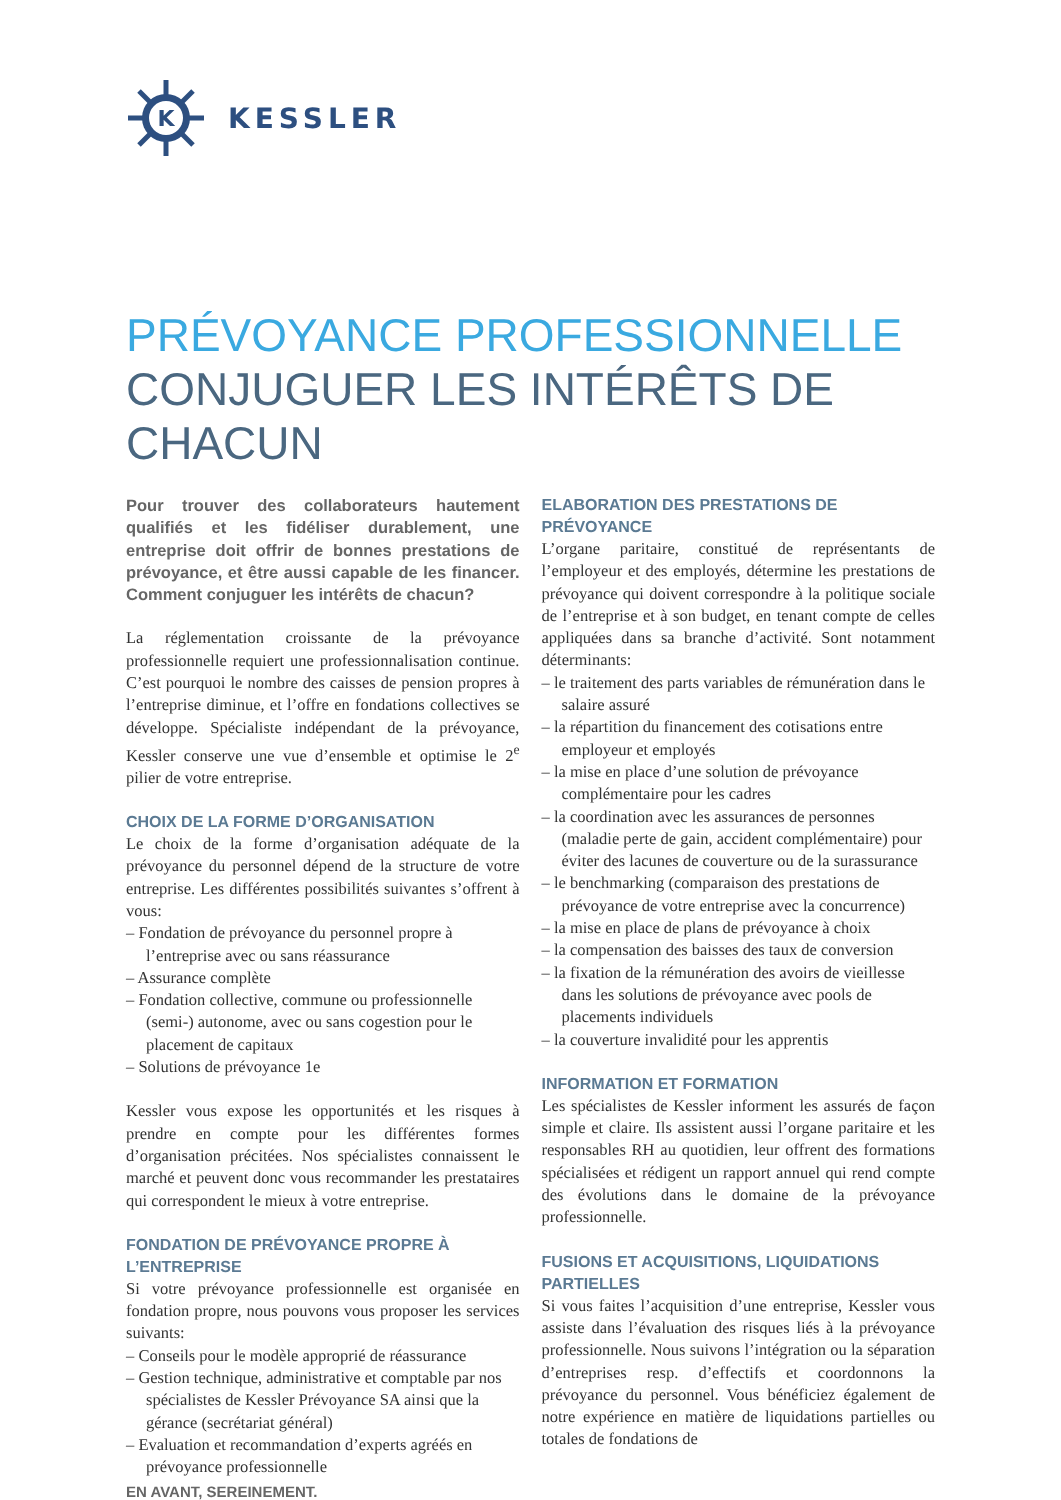K
KESSLER
PRÉVOYANCE PROFESSIONNELLE
CONJUGUER LES INTÉRÊTS DE CHACUN
Pour trouver des collaborateurs hautement qualifiés et les fidéliser durablement, une entreprise doit offrir de bonnes prestations de prévoyance, et être aussi capable de les financer. Comment conjuguer les intérêts de chacun?
La réglementation croissante de la prévoyance professionnelle requiert une professionnalisation continue. C’est pourquoi le nombre des caisses de pension propres à l’entreprise diminue, et l’offre en fondations collectives se développe. Spécialiste indépendant de la prévoyance, Kessler conserve une vue d’ensemble et optimise le 2<sup>e</sup> pilier de votre entreprise.
CHOIX DE LA FORME D’ORGANISATION
Le choix de la forme d’organisation adéquate de la prévoyance du personnel dépend de la structure de votre entreprise. Les différentes possibilités suivantes s’offrent à vous:
– Fondation de prévoyance du personnel propre à l’entreprise avec ou sans réassurance
– Assurance complète
– Fondation collective, commune ou professionnelle (semi-) autonome, avec ou sans cogestion pour le placement de capitaux
– Solutions de prévoyance 1e
Kessler vous expose les opportunités et les risques à prendre en compte pour les différentes formes d’organisation précitées. Nos spécialistes connaissent le marché et peuvent donc vous recommander les prestataires qui correspondent le mieux à votre entreprise.
FONDATION DE PRÉVOYANCE PROPRE À L’ENTREPRISE
Si votre prévoyance professionnelle est organisée en fondation propre, nous pouvons vous proposer les services suivants:
– Conseils pour le modèle approprié de réassurance
– Gestion technique, administrative et comptable par nos spécialistes de Kessler Prévoyance SA ainsi que la gérance (secrétariat général)
– Evaluation et recommandation d’experts agréés en prévoyance professionnelle
ELABORATION DES PRESTATIONS DE PRÉVOYANCE
L’organe paritaire, constitué de représentants de l’employeur et des employés, détermine les prestations de prévoyance qui doivent correspondre à la politique sociale de l’entreprise et à son budget, en tenant compte de celles appliquées dans sa branche d’activité. Sont notamment déterminants:
– le traitement des parts variables de rémunération dans le salaire assuré
– la répartition du financement des cotisations entre employeur et employés
– la mise en place d’une solution de prévoyance complémentaire pour les cadres
– la coordination avec les assurances de personnes (maladie perte de gain, accident complémentaire) pour éviter des lacunes de couverture ou de la surassurance
– le benchmarking (comparaison des prestations de prévoyance de votre entreprise avec la concurrence)
– la mise en place de plans de prévoyance à choix
– la compensation des baisses des taux de conversion
– la fixation de la rémunération des avoirs de vieillesse dans les solutions de prévoyance avec pools de placements individuels
– la couverture invalidité pour les apprentis
INFORMATION ET FORMATION
Les spécialistes de Kessler informent les assurés de façon simple et claire. Ils assistent aussi l’organe paritaire et les responsables RH au quotidien, leur offrent des formations spécialisées et rédigent un rapport annuel qui rend compte des évolutions dans le domaine de la prévoyance professionnelle.
FUSIONS ET ACQUISITIONS, LIQUIDATIONS PARTIELLES
Si vous faites l’acquisition d’une entreprise, Kessler vous assiste dans l’évaluation des risques liés à la prévoyance professionnelle. Nous suivons l’intégration ou la séparation d’entreprises resp. d’effectifs et coordonnons la prévoyance du personnel. Vous bénéficiez également de notre expérience en matière de liquidations partielles ou totales de fondations de
EN AVANT, SEREINEMENT.